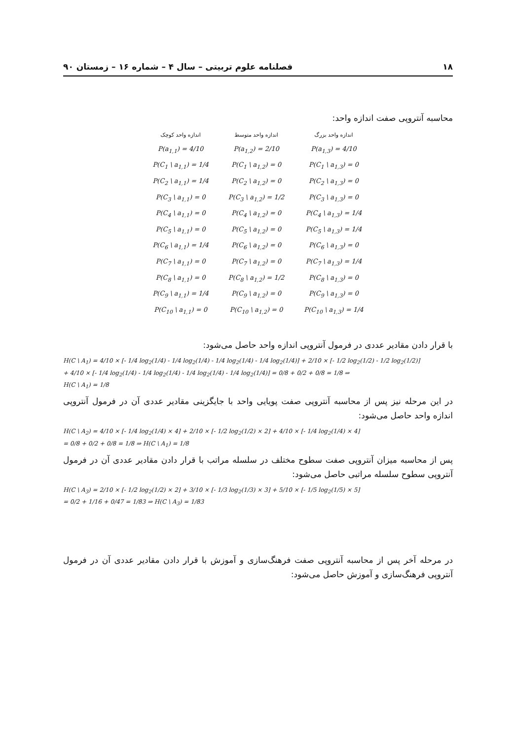۱۸ فصلنامه علوم تربیتی – سال ۴ – شماره ۱۶ – زمستان ۹۰
محاسبه آنتروپی صفت اندازه واحد:
| اندازه واحد بزرگ | اندازه واحد متوسط | اندازه واحد کوچک |
| --- | --- | --- |
| P(a<sub>1,3</sub>) = 4/10 | P(a<sub>1,2</sub>) = 2/10 | P(a<sub>1,1</sub>) = 4/10 |
| P(C<sub>1</sub> \ a<sub>1,3</sub>) = 0 | P(C<sub>1</sub> \ a<sub>1,2</sub>) = 0 | P(C<sub>1</sub> \ a<sub>1,1</sub>) = 1/4 |
| P(C<sub>2</sub> \ a<sub>1,3</sub>) = 0 | P(C<sub>2</sub> \ a<sub>1,2</sub>) = 0 | P(C<sub>2</sub> \ a<sub>1,1</sub>) = 1/4 |
| P(C<sub>3</sub> \ a<sub>1,3</sub>) = 0 | P(C<sub>3</sub> \ a<sub>1,2</sub>) = 1/2 | P(C<sub>3</sub> \ a<sub>1,1</sub>) = 0 |
| P(C<sub>4</sub> \ a<sub>1,3</sub>) = 1/4 | P(C<sub>4</sub> \ a<sub>1,2</sub>) = 0 | P(C<sub>4</sub> \ a<sub>1,1</sub>) = 0 |
| P(C<sub>5</sub> \ a<sub>1,3</sub>) = 1/4 | P(C<sub>5</sub> \ a<sub>1,2</sub>) = 0 | P(C<sub>5</sub> \ a<sub>1,1</sub>) = 0 |
| P(C<sub>6</sub> \ a<sub>1,3</sub>) = 0 | P(C<sub>6</sub> \ a<sub>1,2</sub>) = 0 | P(C<sub>6</sub> \ a<sub>1,1</sub>) = 1/4 |
| P(C<sub>7</sub> \ a<sub>1,3</sub>) = 1/4 | P(C<sub>7</sub> \ a<sub>1,2</sub>) = 0 | P(C<sub>7</sub> \ a<sub>1,1</sub>) = 0 |
| P(C<sub>8</sub> \ a<sub>1,3</sub>) = 0 | P(C<sub>8</sub> \ a<sub>1,2</sub>) = 1/2 | P(C<sub>8</sub> \ a<sub>1,1</sub>) = 0 |
| P(C<sub>9</sub> \ a<sub>1,3</sub>) = 0 | P(C<sub>9</sub> \ a<sub>1,2</sub>) = 0 | P(C<sub>9</sub> \ a<sub>1,1</sub>) = 1/4 |
| P(C<sub>10</sub> \ a<sub>1,3</sub>) = 1/4 | P(C<sub>10</sub> \ a<sub>1,2</sub>) = 0 | P(C<sub>10</sub> \ a<sub>1,1</sub>) = 0 |
با قرار دادن مقادیر عددی در فرمول آنتروپی اندازه واحد حاصل می‌شود:
H(C \ A<sub>1</sub>) = 4/10 × [- 1/4 log<sub>2</sub>(1/4) - 1/4 log<sub>2</sub>(1/4) - 1/4 log<sub>2</sub>(1/4) - 1/4 log<sub>2</sub>(1/4)] + 2/10 × [- 1/2 log<sub>2</sub>(1/2) - 1/2 log<sub>2</sub>(1/2)]
+ 4/10 × [- 1/4 log<sub>2</sub>(1/4) - 1/4 log<sub>2</sub>(1/4) - 1/4 log<sub>2</sub>(1/4) - 1/4 log<sub>2</sub>(1/4)] = 0/8 + 0/2 + 0/8 = 1/8 ⇒
H(C \ A<sub>1</sub>) = 1/8
در این مرحله نیز پس از محاسبه آنتروپی صفت پویایی واحد با جایگزینی مقادیر عددی آن در فرمول آنتروپی اندازه واحد حاصل می‌شود:
H(C \ A<sub>2</sub>) = 4/10 × [- 1/4 log<sub>2</sub>(1/4) × 4] + 2/10 × [- 1/2 log<sub>2</sub>(1/2) × 2] + 4/10 × [- 1/4 log<sub>2</sub>(1/4) × 4]
= 0/8 + 0/2 + 0/8 = 1/8 ⇒ H(C \ A<sub>1</sub>) = 1/8
پس از محاسبه میزان آنتروپی صفت سطوح مختلف در سلسله مراتب با قرار دادن مقادیر عددی آن در فرمول آنتروپی سطوح سلسله مراتبی حاصل می‌شود:
H(C \ A<sub>3</sub>) = 2/10 × [- 1/2 log<sub>2</sub>(1/2) × 2] + 3/10 × [- 1/3 log<sub>2</sub>(1/3) × 3] + 5/10 × [- 1/5 log<sub>2</sub>(1/5) × 5]
= 0/2 + 1/16 + 0/47 = 1/83 ⇒ H(C \ A<sub>3</sub>) = 1/83
در مرحله آخر پس از محاسبه آنتروپی صفت فرهنگ‌سازی و آموزش با قرار دادن مقادیر عددی آن در فرمول آنتروپی فرهنگ‌سازی و آموزش حاصل می‌شود: